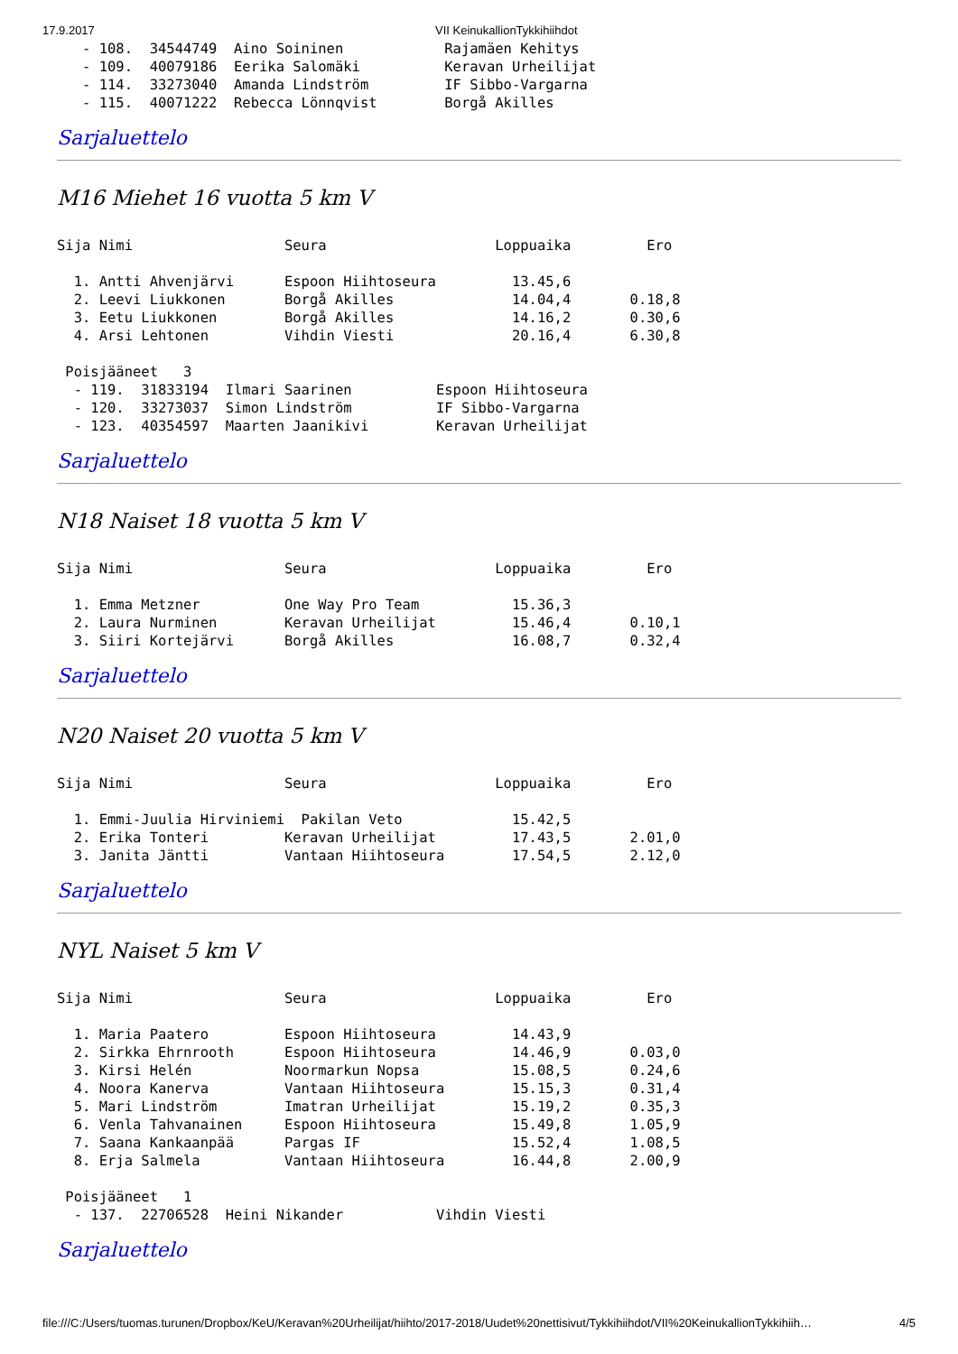17.9.2017 VII KeinukallionTykkihiihdot
   - 108.  34544749  Aino Soininen            Rajamäen Kehitys
   - 109.  40079186  Eerika Salomäki          Keravan Urheilijat
   - 114.  33273040  Amanda Lindström         IF Sibbo-Vargarna
   - 115.  40071222  Rebecca Lönnqvist        Borgå Akilles
Sarjaluettelo
M16 Miehet 16 vuotta 5 km V
Sija Nimi                  Seura                    Loppuaika         Ero

  1. Antti Ahvenjärvi      Espoon Hiihtoseura         13.45,6
  2. Leevi Liukkonen       Borgå Akilles              14.04,4       0.18,8
  3. Eetu Liukkonen        Borgå Akilles              14.16,2       0.30,6
  4. Arsi Lehtonen         Vihdin Viesti              20.16,4       6.30,8

 Poisjääneet   3
  - 119.  31833194  Ilmari Saarinen          Espoon Hiihtoseura
  - 120.  33273037  Simon Lindström          IF Sibbo-Vargarna
  - 123.  40354597  Maarten Jaanikivi        Keravan Urheilijat
Sarjaluettelo
N18 Naiset 18 vuotta 5 km V
Sija Nimi                  Seura                    Loppuaika         Ero

  1. Emma Metzner          One Way Pro Team           15.36,3
  2. Laura Nurminen        Keravan Urheilijat         15.46,4       0.10,1
  3. Siiri Kortejärvi      Borgå Akilles              16.08,7       0.32,4
Sarjaluettelo
N20 Naiset 20 vuotta 5 km V
Sija Nimi                  Seura                    Loppuaika         Ero

  1. Emmi-Juulia Hirviniemi  Pakilan Veto             15.42,5
  2. Erika Tonteri         Keravan Urheilijat         17.43,5       2.01,0
  3. Janita Jäntti         Vantaan Hiihtoseura        17.54,5       2.12,0
Sarjaluettelo
NYL Naiset 5 km V
Sija Nimi                  Seura                    Loppuaika         Ero

  1. Maria Paatero         Espoon Hiihtoseura         14.43,9
  2. Sirkka Ehrnrooth      Espoon Hiihtoseura         14.46,9       0.03,0
  3. Kirsi Helén           Noormarkun Nopsa           15.08,5       0.24,6
  4. Noora Kanerva         Vantaan Hiihtoseura        15.15,3       0.31,4
  5. Mari Lindström        Imatran Urheilijat         15.19,2       0.35,3
  6. Venla Tahvanainen     Espoon Hiihtoseura         15.49,8       1.05,9
  7. Saana Kankaanpää      Pargas IF                  15.52,4       1.08,5
  8. Erja Salmela          Vantaan Hiihtoseura        16.44,8       2.00,9

 Poisjääneet   1
  - 137.  22706528  Heini Nikander           Vihdin Viesti
Sarjaluettelo
file:///C:/Users/tuomas.turunen/Dropbox/KeU/Keravan%20Urheilijat/hiihto/2017-2018/Uudet%20nettisivut/Tykkihiihdot/VII%20KeinukallionTykkihiih… 4/5